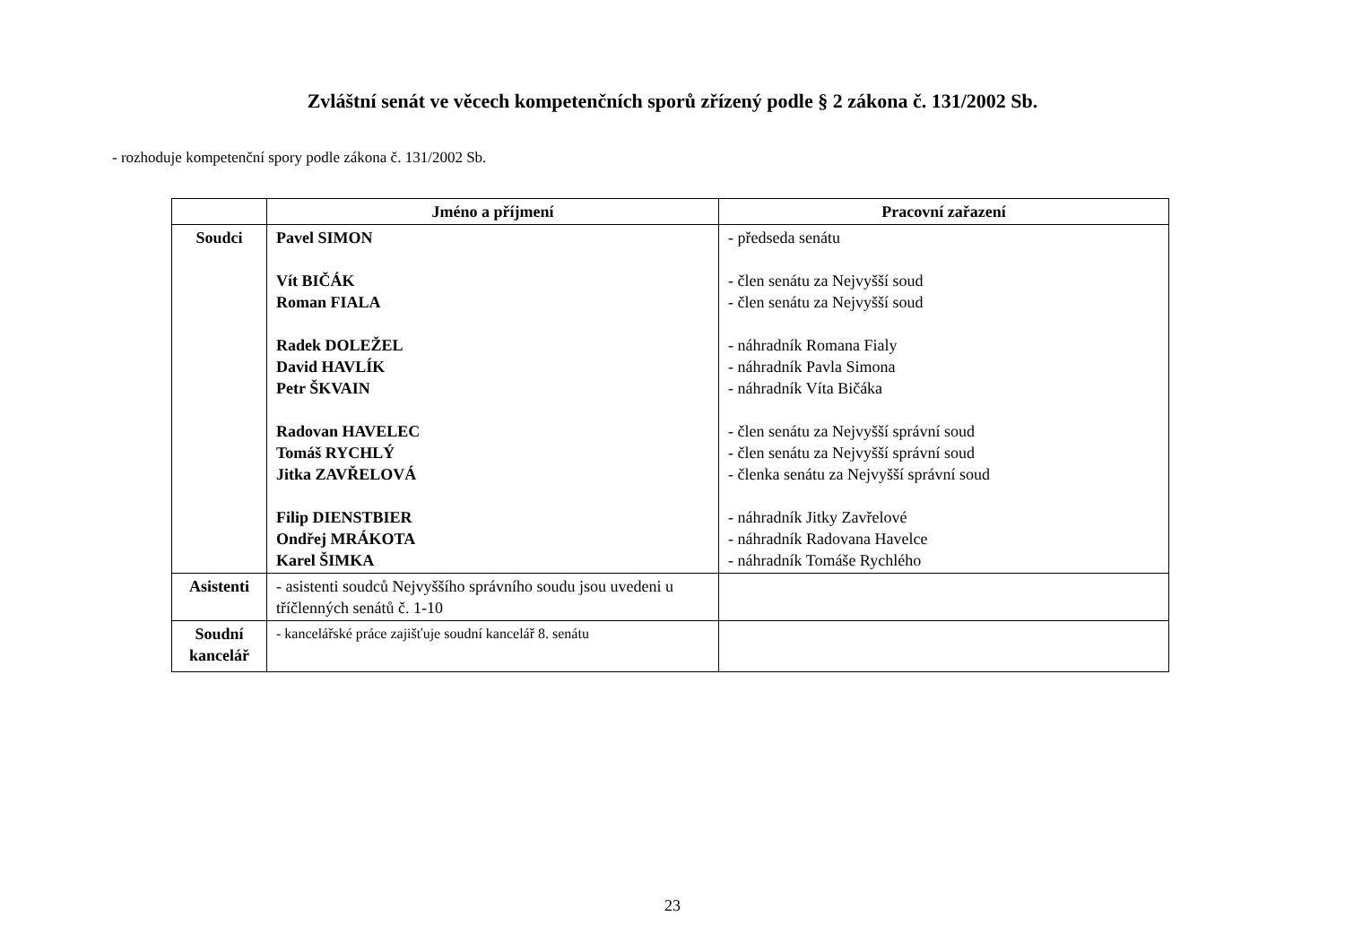Zvláštní senát ve věcech kompetenčních sporů zřízený podle § 2 zákona č. 131/2002 Sb.
- rozhoduje kompetenční spory podle zákona č. 131/2002 Sb.
| | Jméno a příjmení | Pracovní zařazení |
| --- | --- | --- |
| Soudci | Pavel SIMON Vít BIČÁK Roman FIALA Radek DOLEŽEL David HAVLÍK Petr ŠKVAIN Radovan HAVELEC Tomáš RYCHLÝ Jitka ZAVŘELOVÁ Filip DIENSTBIER Ondřej MRÁKOTA Karel ŠIMKA | - předseda senátu - člen senátu za Nejvyšší soud - člen senátu za Nejvyšší soud - náhradník Romana Fialy - náhradník Pavla Simona - náhradník Víta Bičáka - člen senátu za Nejvyšší správní soud - člen senátu za Nejvyšší správní soud - členka senátu za Nejvyšší správní soud - náhradník Jitky Zavřelové - náhradník Radovana Havelce - náhradník Tomáše Rychlého |
| Asistenti | - asistenti soudců Nejvyššího správního soudu jsou uvedeni u tříčlenných senátů č. 1-10 | |
| Soudní kancelář | - kancelářské práce zajišťuje soudní kancelář 8. senátu | |
23